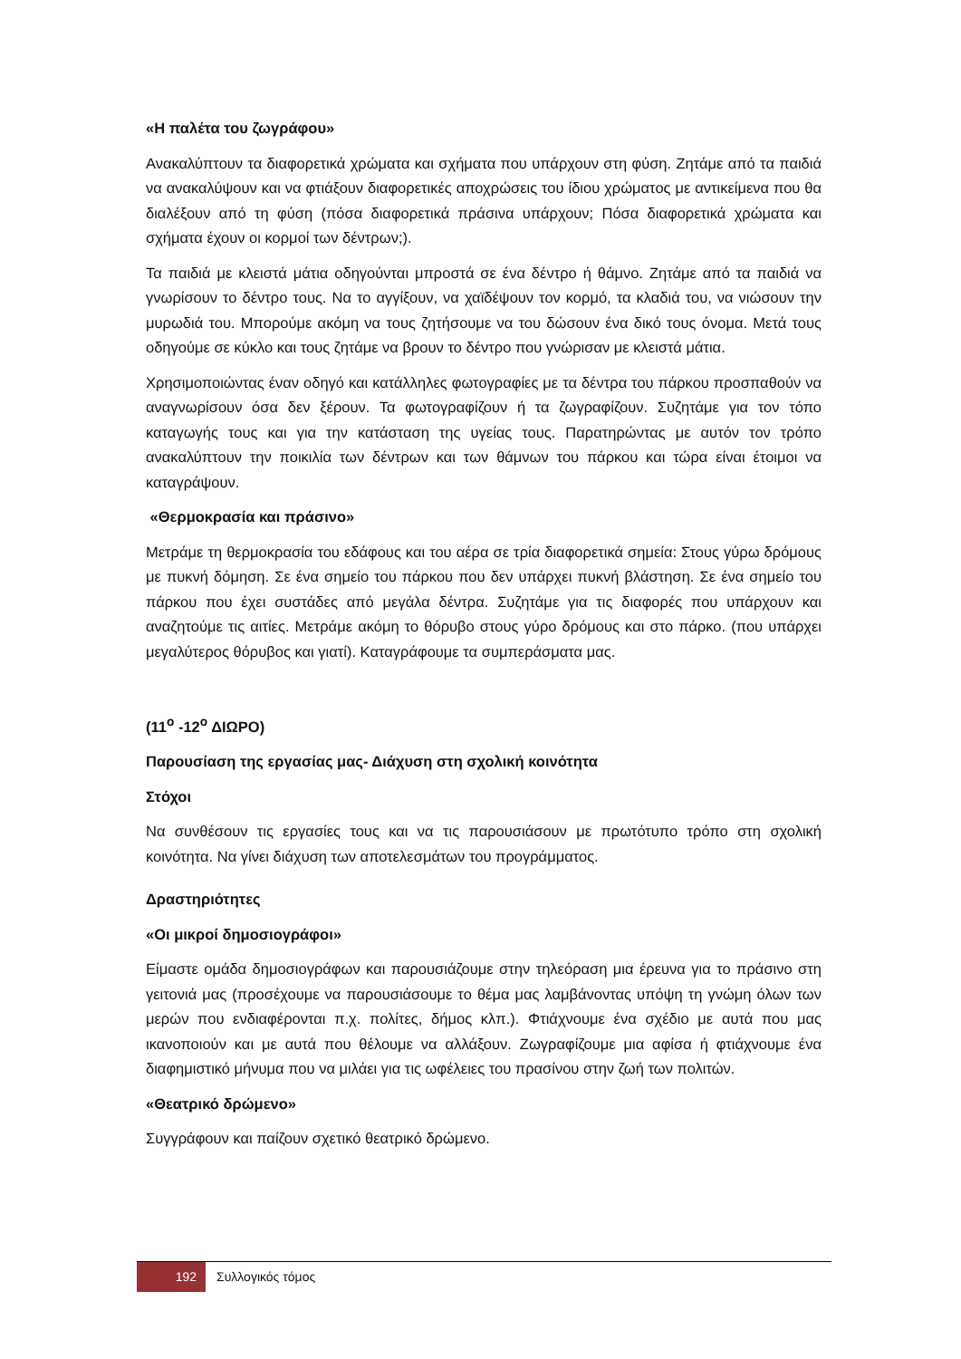«Η παλέτα του ζωγράφου»
Ανακαλύπτουν τα διαφορετικά χρώματα και σχήματα που υπάρχουν στη φύση. Ζητάμε από τα παιδιά να ανακαλύψουν και να φτιάξουν διαφορετικές αποχρώσεις του ίδιου χρώματος με αντικείμενα που θα διαλέξουν από τη φύση (πόσα διαφορετικά πράσινα υπάρχουν; Πόσα διαφορετικά χρώματα και σχήματα έχουν οι κορμοί των δέντρων;).
Τα παιδιά με κλειστά μάτια οδηγούνται μπροστά σε ένα δέντρο ή θάμνο. Ζητάμε από τα παιδιά να γνωρίσουν το δέντρο τους. Να το αγγίξουν, να χαϊδέψουν τον κορμό, τα κλαδιά του, να νιώσουν την μυρωδιά του. Μπορούμε ακόμη να τους ζητήσουμε να του δώσουν ένα δικό τους όνομα. Μετά τους οδηγούμε σε κύκλο και τους ζητάμε να βρουν το δέντρο που γνώρισαν με κλειστά μάτια.
Χρησιμοποιώντας έναν οδηγό και κατάλληλες φωτογραφίες με τα δέντρα του πάρκου προσπαθούν να αναγνωρίσουν όσα δεν ξέρουν. Τα φωτογραφίζουν ή τα ζωγραφίζουν. Συζητάμε για τον τόπο καταγωγής τους και για την κατάσταση της υγείας τους. Παρατηρώντας με αυτόν τον τρόπο ανακαλύπτουν την ποικιλία των δέντρων και των θάμνων του πάρκου και τώρα είναι έτοιμοι να καταγράψουν.
«Θερμοκρασία και πράσινο»
Μετράμε τη θερμοκρασία του εδάφους και του αέρα σε τρία διαφορετικά σημεία: Στους γύρω δρόμους με πυκνή δόμηση. Σε ένα σημείο του πάρκου που δεν υπάρχει πυκνή βλάστηση. Σε ένα σημείο του πάρκου που έχει συστάδες από μεγάλα δέντρα. Συζητάμε για τις διαφορές που υπάρχουν και αναζητούμε τις αιτίες. Μετράμε ακόμη το θόρυβο στους γύρο δρόμους και στο πάρκο. (που υπάρχει μεγαλύτερος θόρυβος και γιατί). Καταγράφουμε τα συμπεράσματα μας.
(11<sup>ο</sup> -12<sup>ο</sup> ΔΙΩΡΟ)
Παρουσίαση της εργασίας μας- Διάχυση στη σχολική κοινότητα
Στόχοι
Να συνθέσουν τις εργασίες τους και να τις παρουσιάσουν με πρωτότυπο τρόπο στη σχολική κοινότητα. Να γίνει διάχυση των αποτελεσμάτων του προγράμματος.
Δραστηριότητες
«Οι μικροί δημοσιογράφοι»
Είμαστε ομάδα δημοσιογράφων και παρουσιάζουμε στην τηλεόραση μια έρευνα για το πράσινο στη γειτονιά μας (προσέχουμε να παρουσιάσουμε το θέμα μας λαμβάνοντας υπόψη τη γνώμη όλων των μερών που ενδιαφέρονται π.χ. πολίτες, δήμος κλπ.). Φτιάχνουμε ένα σχέδιο με αυτά που μας ικανοποιούν και με αυτά που θέλουμε να αλλάξουν. Ζωγραφίζουμε μια αφίσα ή φτιάχνουμε ένα διαφημιστικό μήνυμα που να μιλάει για τις ωφέλειες του πρασίνου στην ζωή των πολιτών.
«Θεατρικό δρώμενο»
Συγγράφουν και παίζουν σχετικό θεατρικό δρώμενο.
192
Συλλογικός τόμος